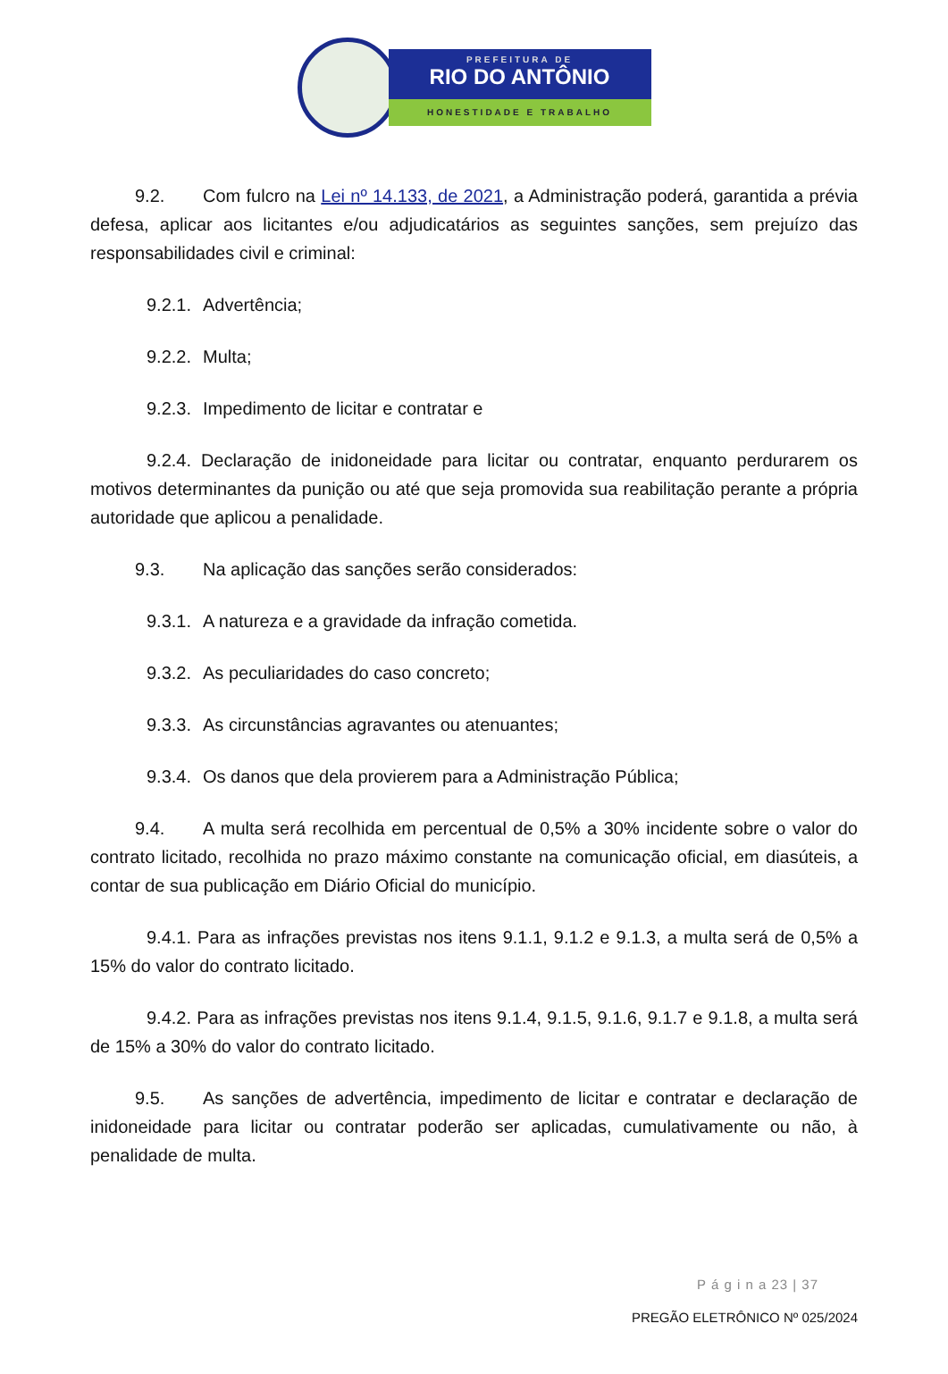PREFEITURA DE
RIO DO ANTÔNIO
HONESTIDADE E TRABALHO
9.2. Com fulcro na Lei nº 14.133, de 2021, a Administração poderá, garantida a prévia defesa, aplicar aos licitantes e/ou adjudicatários as seguintes sanções, sem prejuízo das responsabilidades civil e criminal:
9.2.1. Advertência;
9.2.2. Multa;
9.2.3. Impedimento de licitar e contratar e
9.2.4. Declaração de inidoneidade para licitar ou contratar, enquanto perdurarem os motivos determinantes da punição ou até que seja promovida sua reabilitação perante a própria autoridade que aplicou a penalidade.
9.3. Na aplicação das sanções serão considerados:
9.3.1. A natureza e a gravidade da infração cometida.
9.3.2. As peculiaridades do caso concreto;
9.3.3. As circunstâncias agravantes ou atenuantes;
9.3.4. Os danos que dela provierem para a Administração Pública;
9.4. A multa será recolhida em percentual de 0,5% a 30% incidente sobre o valor do contrato licitado, recolhida no prazo máximo constante na comunicação oficial, em diasúteis, a contar de sua publicação em Diário Oficial do município.
9.4.1. Para as infrações previstas nos itens 9.1.1, 9.1.2 e 9.1.3, a multa será de 0,5% a 15% do valor do contrato licitado.
9.4.2. Para as infrações previstas nos itens 9.1.4, 9.1.5, 9.1.6, 9.1.7 e 9.1.8, a multa será de 15% a 30% do valor do contrato licitado.
9.5. As sanções de advertência, impedimento de licitar e contratar e declaração de inidoneidade para licitar ou contratar poderão ser aplicadas, cumulativamente ou não, à penalidade de multa.
P á g i n a 23 | 37
PREGÃO ELETRÔNICO Nº 025/2024